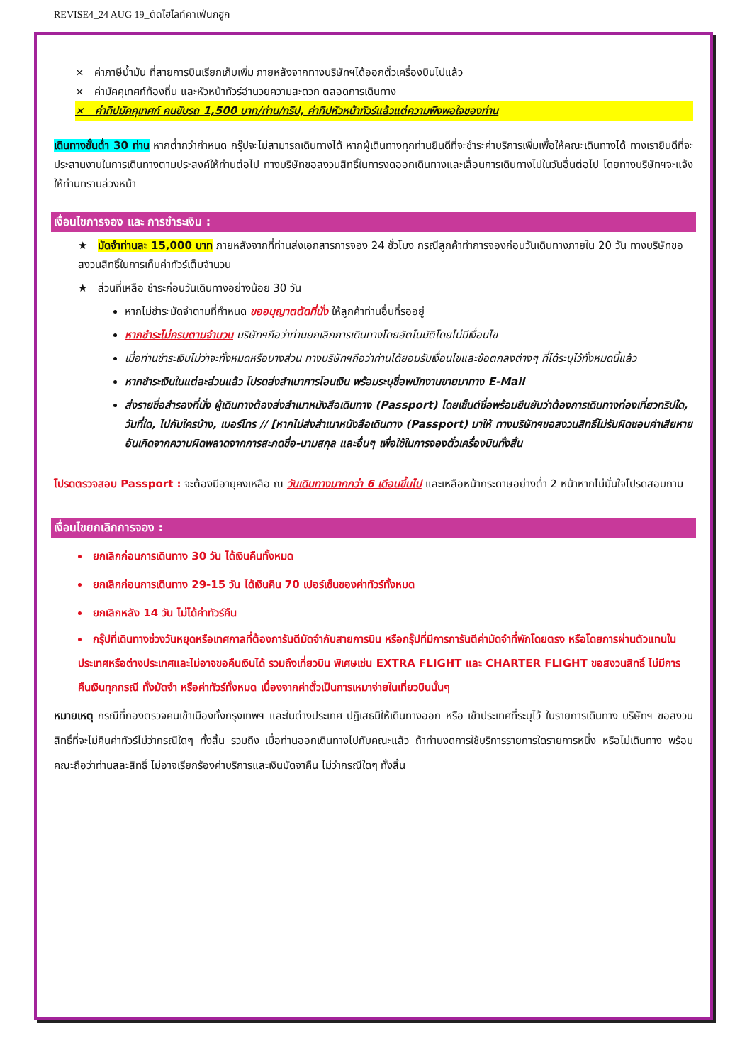REVISE4_24 AUG 19_ตัดไฮไลท์คาเฟ่นกฮูก
× ค่าภาษีน้ำมัน ที่สายการบินเรียกเก็บเพิ่ม ภายหลังจากทางบริษัทฯได้ออกตั๋วเครื่องบินไปแล้ว
× ค่ามัคคุเทศก์ท้องถิ่น และหัวหน้าทัวร์อำนวยความสะดวก ตลอดการเดินทาง
× ค่าทิปมัคคุเทศก์ คนขับรถ 1,500 บาท/ท่าน/ทริป, ค่าทิปหัวหน้าทัวร์แล้วแต่ความพึงพอใจของท่าน
เดินทางขั้นต่ำ 30 ท่าน หากต่ำกว่ากำหนด กรุ๊ปจะไม่สามารถเดินทางได้ หากผู้เดินทางทุกท่านยินดีที่จะชำระค่าบริการเพิ่มเพื่อให้คณะเดินทางได้ ทางเรายินดีที่จะประสานงานในการเดินทางตามประสงค์ให้ท่านต่อไป ทางบริษัทขอสงวนสิทธิ์ในการงดออกเดินทางและเลื่อนการเดินทางไปในวันอื่นต่อไป โดยทางบริษัทฯจะแจ้งให้ท่านทราบล่วงหน้า
เงื่อนไขการจอง และ การชำระเงิน :
★ มัดจำท่านละ 15,000 บาท ภายหลังจากที่ท่านส่งเอกสารการจอง 24 ชั่วโมง กรณีลูกค้าทำการจองก่อนวันเดินทางภายใน 20 วัน ทางบริษัทขอสงวนสิทธิ์ในการเก็บค่าทัวร์เต็มจำนวน
★ ส่วนที่เหลือ ชำระก่อนวันเดินทางอย่างน้อย 30 วัน
หากไม่ชำระมัดจำตามที่กำหนด ขออนุญาตตัดที่นั่ง ให้ลูกค้าท่านอื่นที่รออยู่
หากชำระไม่ครบตามจำนวน บริษัทฯถือว่าท่านยกเลิกการเดินทางโดยอัตโนมัติโดยไม่มีเงื่อนไข
เมื่อท่านชำระเงินไม่ว่าจะทั้งหมดหรือบางส่วน ทางบริษัทฯถือว่าท่านได้ยอมรับเงื่อนไขและข้อตกลงต่างๆ ที่ได้ระบุไว้ทั้งหมดนี้แล้ว
หากชำระเงินในแต่ละส่วนแล้ว โปรดส่งสำเนาการโอนเงิน พร้อมระบุชื่อพนักงานขายมาทาง E-Mail
ส่งรายชื่อสำรองที่นั่ง ผู้เดินทางต้องส่งสำเนาหนังสือเดินทาง (Passport) โดยเซ็นต์ชื่อพร้อมยืนยันว่าต้องการเดินทางท่องเที่ยวทริปใด, วันที่ใด, ไปกับใครบ้าง, เบอร์โทร // [หากไม่ส่งสำเนาหนังสือเดินทาง (Passport) มาให้ ทางบริษัทฯขอสงวนสิทธิ์ไม่รับผิดชอบค่าเสียหายอันเกิดจากความผิดพลาดจากการสะกดชื่อ-นามสกุล และอื่นๆ เพื่อใช้ในการจองตั๋วเครื่องบินทั้งสิ้น
โปรดตรวจสอบ Passport : จะต้องมีอายุคงเหลือ ณ วันเดินทางมากกว่า 6 เดือนขึ้นไป และเหลือหน้ากระดาษอย่างต่ำ 2 หน้าหากไม่มั่นใจโปรดสอบถาม
เงื่อนไขยกเลิกการจอง :
ยกเลิกก่อนการเดินทาง 30 วัน ได้เงินคืนทั้งหมด
ยกเลิกก่อนการเดินทาง 29-15 วัน ได้เงินคืน 70 เปอร์เซ็นของค่าทัวร์ทั้งหมด
ยกเลิกหลัง 14 วัน ไม่ได้ค่าทัวร์คืน
กรุ๊ปที่เดินทางช่วงวันหยุดหรือเทศกาลที่ต้องการันตีมัดจำกับสายการบิน หรือกรุ๊ปที่มีการการันตีค่ามัดจำที่พักโดยตรง หรือโดยการผ่านตัวแทนในประเทศหรือต่างประเทศและไม่อาจขอคืนเงินได้ รวมถึงเที่ยวบิน พิเศษเช่น EXTRA FLIGHT และ CHARTER FLIGHT ขอสงวนสิทธิ์ ไม่มีการคืนเงินทุกกรณี ทั้งมัดจำ หรือค่าทัวร์ทั้งหมด เนื่องจากค่าตั๋วเป็นการเหมาจ่ายในเที่ยวบินนั้นๆ
หมายเหตุ กรณีที่กองตรวจคนเข้าเมืองทั้งกรุงเทพฯ และในต่างประเทศ ปฏิเสธมิให้เดินทางออก หรือ เข้าประเทศที่ระบุไว้ ในรายการเดินทาง บริษัทฯ ขอสงวนสิทธิ์ที่จะไม่คืนค่าทัวร์ไม่ว่ากรณีใดๆ ทั้งสิ้น รวมถึง เมื่อท่านออกเดินทางไปกับคณะแล้ว ถ้าท่านงดการใช้บริการรายการใดรายการหนึ่ง หรือไม่เดินทาง พร้อมคณะถือว่าท่านสละสิทธิ์ ไม่อาจเรียกร้องค่าบริการและเงินมัดจาคืน ไม่ว่ากรณีใดๆ ทั้งสิ้น